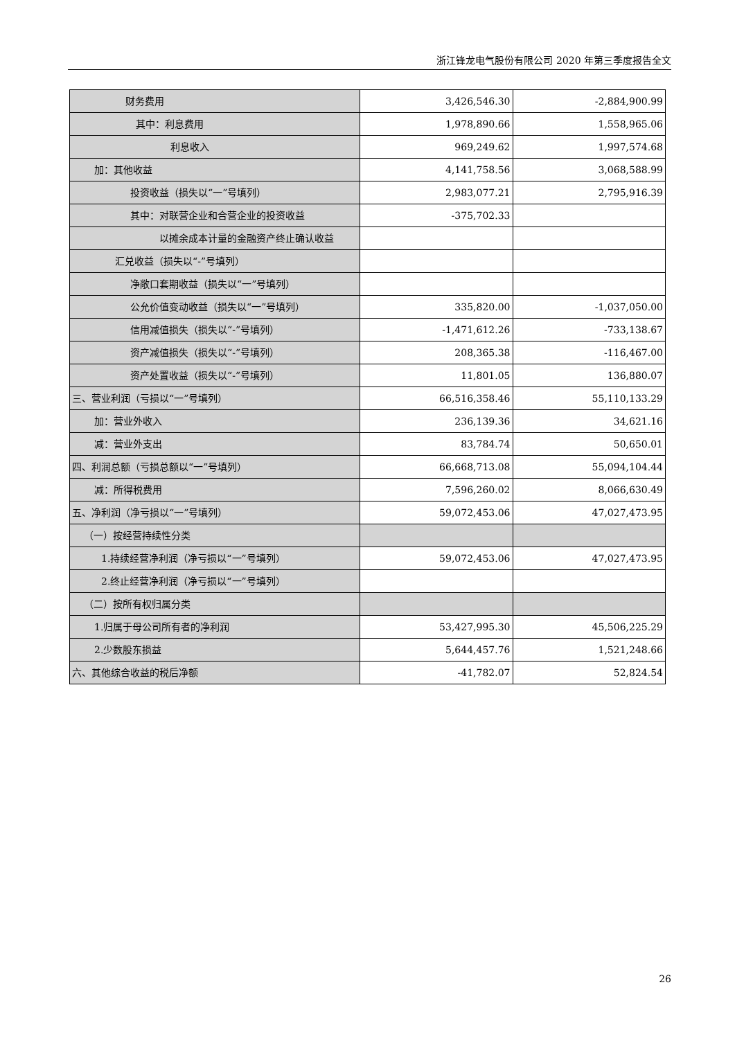浙江锋龙电气股份有限公司 2020 年第三季度报告全文
| 财务费用 | 3,426,546.30 | -2,884,900.99 |
| 其中：利息费用 | 1,978,890.66 | 1,558,965.06 |
| 利息收入 | 969,249.62 | 1,997,574.68 |
| 加：其他收益 | 4,141,758.56 | 3,068,588.99 |
| 投资收益（损失以“一”号填列） | 2,983,077.21 | 2,795,916.39 |
| 其中：对联营企业和合营企业的投资收益 | -375,702.33 | |
| 以摊余成本计量的金融资产终止确认收益 | | |
| 汇兑收益（损失以“-”号填列） | | |
| 净敞口套期收益（损失以“一”号填列） | | |
| 公允价值变动收益（损失以“一”号填列） | 335,820.00 | -1,037,050.00 |
| 信用减值损失（损失以“-”号填列） | -1,471,612.26 | -733,138.67 |
| 资产减值损失（损失以“-”号填列） | 208,365.38 | -116,467.00 |
| 资产处置收益（损失以“-”号填列） | 11,801.05 | 136,880.07 |
| 三、营业利润（亏损以“一”号填列） | 66,516,358.46 | 55,110,133.29 |
| 加：营业外收入 | 236,139.36 | 34,621.16 |
| 减：营业外支出 | 83,784.74 | 50,650.01 |
| 四、利润总额（亏损总额以“一”号填列） | 66,668,713.08 | 55,094,104.44 |
| 减：所得税费用 | 7,596,260.02 | 8,066,630.49 |
| 五、净利润（净亏损以“一”号填列） | 59,072,453.06 | 47,027,473.95 |
| （一）按经营持续性分类 | | |
| 1.持续经营净利润（净亏损以“一”号填列） | 59,072,453.06 | 47,027,473.95 |
| 2.终止经营净利润（净亏损以“一”号填列） | | |
| （二）按所有权归属分类 | | |
| 1.归属于母公司所有者的净利润 | 53,427,995.30 | 45,506,225.29 |
| 2.少数股东损益 | 5,644,457.76 | 1,521,248.66 |
| 六、其他综合收益的税后净额 | -41,782.07 | 52,824.54 |
26